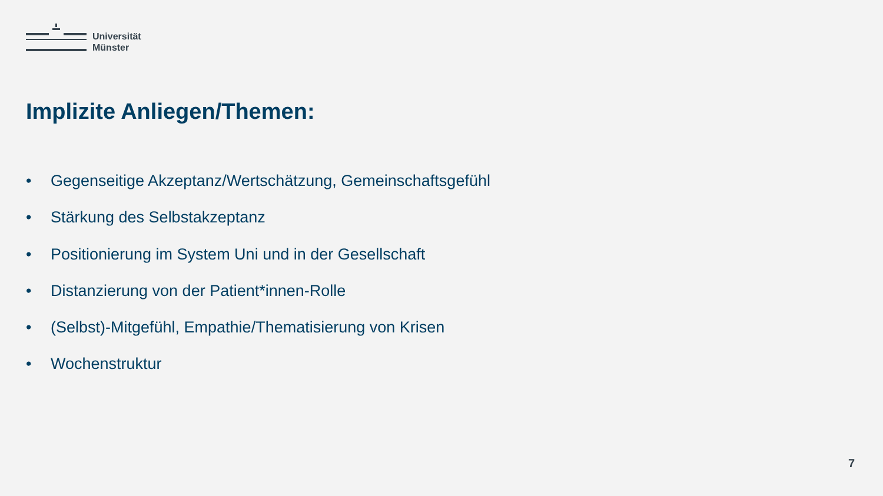Universität
Münster
Implizite Anliegen/Themen:
• Gegenseitige Akzeptanz/Wertschätzung, Gemeinschaftsgefühl
• Stärkung des Selbstakzeptanz
• Positionierung im System Uni und in der Gesellschaft
• Distanzierung von der Patient*innen-Rolle
• (Selbst)-Mitgefühl, Empathie/Thematisierung von Krisen
• Wochenstruktur
7